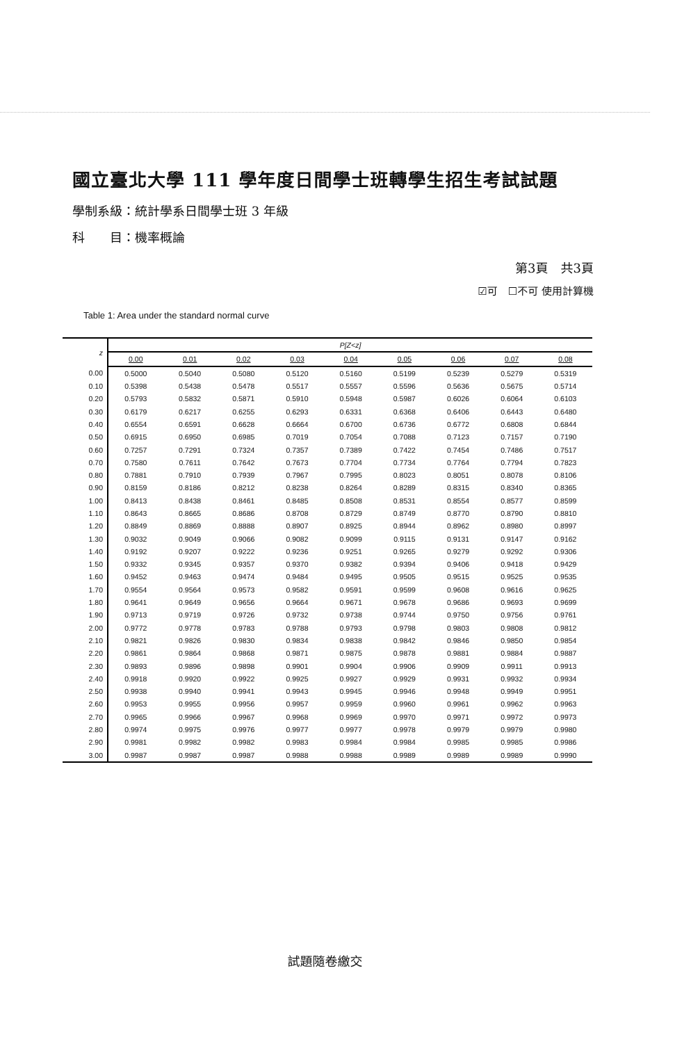國立臺北大學 111 學年度日間學士班轉學生招生考試試題
學制系級：統計學系日間學士班 3 年級
科　　目：機率概論
第3頁　共3頁
☑可　☐不可 使用計算機
Table 1: Area under the standard normal curve
| z | P[Z<z] | | | | | | | | |
| --- | --- | --- | --- | --- | --- | --- | --- | --- | --- |
| | 0.00 | 0.01 | 0.02 | 0.03 | 0.04 | 0.05 | 0.06 | 0.07 | 0.08 |
| 0.00 | 0.5000 | 0.5040 | 0.5080 | 0.5120 | 0.5160 | 0.5199 | 0.5239 | 0.5279 | 0.5319 |
| 0.10 | 0.5398 | 0.5438 | 0.5478 | 0.5517 | 0.5557 | 0.5596 | 0.5636 | 0.5675 | 0.5714 |
| 0.20 | 0.5793 | 0.5832 | 0.5871 | 0.5910 | 0.5948 | 0.5987 | 0.6026 | 0.6064 | 0.6103 |
| 0.30 | 0.6179 | 0.6217 | 0.6255 | 0.6293 | 0.6331 | 0.6368 | 0.6406 | 0.6443 | 0.6480 |
| 0.40 | 0.6554 | 0.6591 | 0.6628 | 0.6664 | 0.6700 | 0.6736 | 0.6772 | 0.6808 | 0.6844 |
| 0.50 | 0.6915 | 0.6950 | 0.6985 | 0.7019 | 0.7054 | 0.7088 | 0.7123 | 0.7157 | 0.7190 |
| 0.60 | 0.7257 | 0.7291 | 0.7324 | 0.7357 | 0.7389 | 0.7422 | 0.7454 | 0.7486 | 0.7517 |
| 0.70 | 0.7580 | 0.7611 | 0.7642 | 0.7673 | 0.7704 | 0.7734 | 0.7764 | 0.7794 | 0.7823 |
| 0.80 | 0.7881 | 0.7910 | 0.7939 | 0.7967 | 0.7995 | 0.8023 | 0.8051 | 0.8078 | 0.8106 |
| 0.90 | 0.8159 | 0.8186 | 0.8212 | 0.8238 | 0.8264 | 0.8289 | 0.8315 | 0.8340 | 0.8365 |
| 1.00 | 0.8413 | 0.8438 | 0.8461 | 0.8485 | 0.8508 | 0.8531 | 0.8554 | 0.8577 | 0.8599 |
| 1.10 | 0.8643 | 0.8665 | 0.8686 | 0.8708 | 0.8729 | 0.8749 | 0.8770 | 0.8790 | 0.8810 |
| 1.20 | 0.8849 | 0.8869 | 0.8888 | 0.8907 | 0.8925 | 0.8944 | 0.8962 | 0.8980 | 0.8997 |
| 1.30 | 0.9032 | 0.9049 | 0.9066 | 0.9082 | 0.9099 | 0.9115 | 0.9131 | 0.9147 | 0.9162 |
| 1.40 | 0.9192 | 0.9207 | 0.9222 | 0.9236 | 0.9251 | 0.9265 | 0.9279 | 0.9292 | 0.9306 |
| 1.50 | 0.9332 | 0.9345 | 0.9357 | 0.9370 | 0.9382 | 0.9394 | 0.9406 | 0.9418 | 0.9429 |
| 1.60 | 0.9452 | 0.9463 | 0.9474 | 0.9484 | 0.9495 | 0.9505 | 0.9515 | 0.9525 | 0.9535 |
| 1.70 | 0.9554 | 0.9564 | 0.9573 | 0.9582 | 0.9591 | 0.9599 | 0.9608 | 0.9616 | 0.9625 |
| 1.80 | 0.9641 | 0.9649 | 0.9656 | 0.9664 | 0.9671 | 0.9678 | 0.9686 | 0.9693 | 0.9699 |
| 1.90 | 0.9713 | 0.9719 | 0.9726 | 0.9732 | 0.9738 | 0.9744 | 0.9750 | 0.9756 | 0.9761 |
| 2.00 | 0.9772 | 0.9778 | 0.9783 | 0.9788 | 0.9793 | 0.9798 | 0.9803 | 0.9808 | 0.9812 |
| 2.10 | 0.9821 | 0.9826 | 0.9830 | 0.9834 | 0.9838 | 0.9842 | 0.9846 | 0.9850 | 0.9854 |
| 2.20 | 0.9861 | 0.9864 | 0.9868 | 0.9871 | 0.9875 | 0.9878 | 0.9881 | 0.9884 | 0.9887 |
| 2.30 | 0.9893 | 0.9896 | 0.9898 | 0.9901 | 0.9904 | 0.9906 | 0.9909 | 0.9911 | 0.9913 |
| 2.40 | 0.9918 | 0.9920 | 0.9922 | 0.9925 | 0.9927 | 0.9929 | 0.9931 | 0.9932 | 0.9934 |
| 2.50 | 0.9938 | 0.9940 | 0.9941 | 0.9943 | 0.9945 | 0.9946 | 0.9948 | 0.9949 | 0.9951 |
| 2.60 | 0.9953 | 0.9955 | 0.9956 | 0.9957 | 0.9959 | 0.9960 | 0.9961 | 0.9962 | 0.9963 |
| 2.70 | 0.9965 | 0.9966 | 0.9967 | 0.9968 | 0.9969 | 0.9970 | 0.9971 | 0.9972 | 0.9973 |
| 2.80 | 0.9974 | 0.9975 | 0.9976 | 0.9977 | 0.9977 | 0.9978 | 0.9979 | 0.9979 | 0.9980 |
| 2.90 | 0.9981 | 0.9982 | 0.9982 | 0.9983 | 0.9984 | 0.9984 | 0.9985 | 0.9985 | 0.9986 |
| 3.00 | 0.9987 | 0.9987 | 0.9987 | 0.9988 | 0.9988 | 0.9989 | 0.9989 | 0.9989 | 0.9990 |
試題隨卷繳交